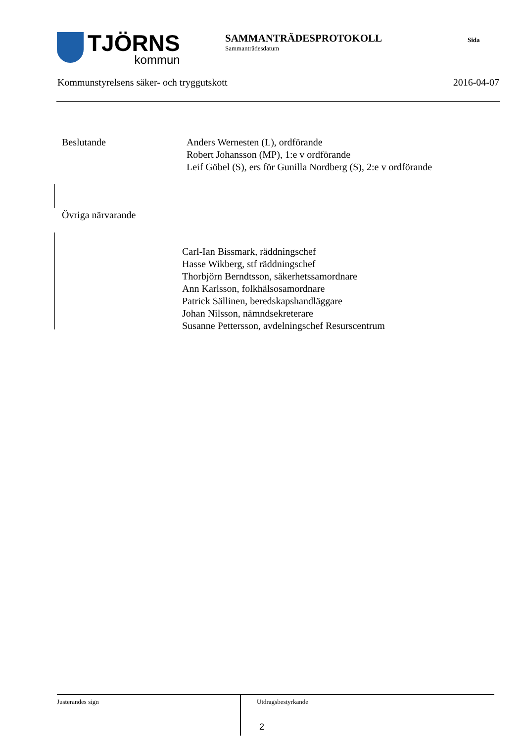TJÖRNS
kommun
SAMMANTRÄDESPROTOKOLL
Sammanträdesdatum
Sida
Kommunstyrelsens säker- och tryggutskott 2016-04-07
Beslutande Anders Wernesten (L), ordförande
Robert Johansson (MP), 1:e v ordförande
Leif Göbel (S), ers för Gunilla Nordberg (S), 2:e v ordförande
Övriga närvarande
Carl-Ian Bissmark, räddningschef
Hasse Wikberg, stf räddningschef
Thorbjörn Berndtsson, säkerhetssamordnare
Ann Karlsson, folkhälsosamordnare
Patrick Sällinen, beredskapshandläggare
Johan Nilsson, nämndsekreterare
Susanne Pettersson, avdelningschef Resurscentrum
Justerandes sign
Utdragsbestyrkande
2